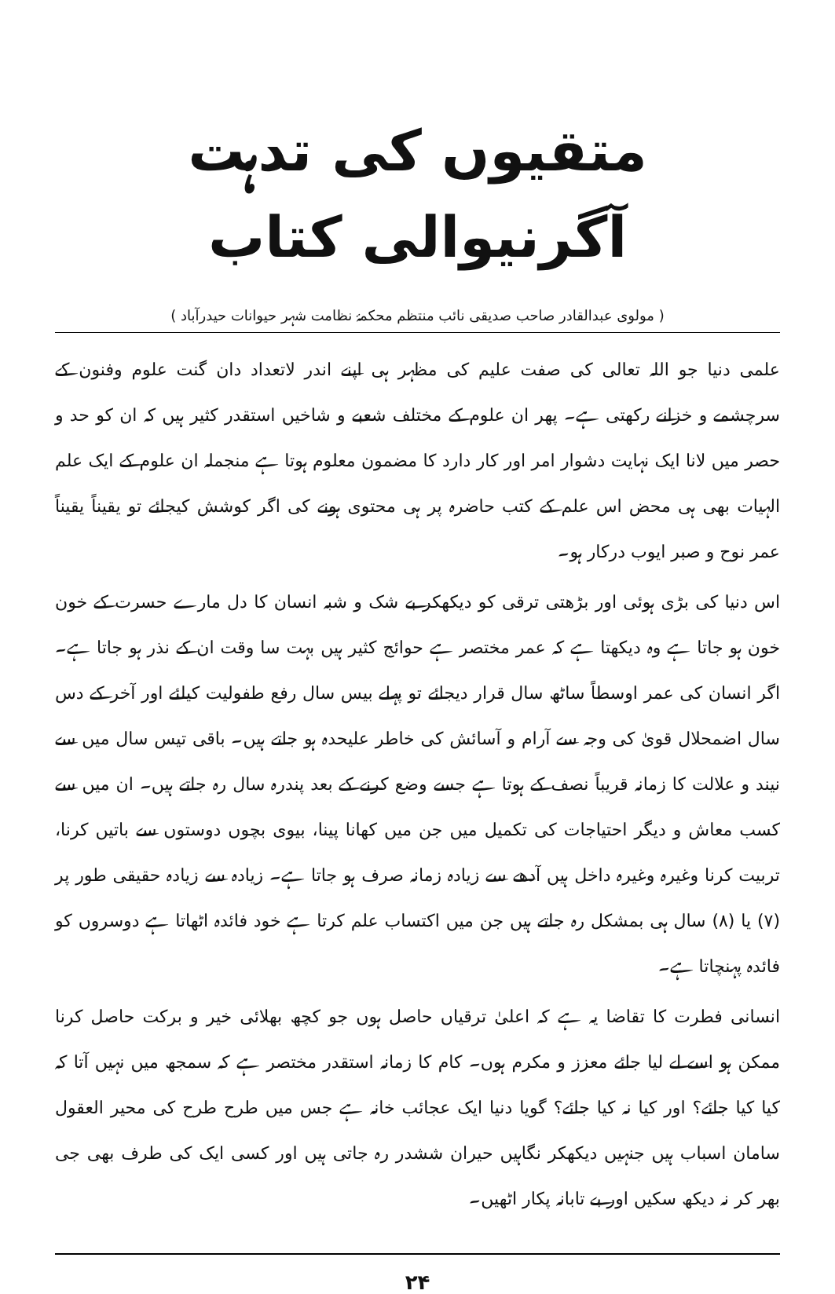متقیوں کی تدہت آگرنیوالی کتاب
( مولوی عبدالقادر صاحب صدیقی نائب منتظم محکمۂ نظامت شہر حیوانات حیدرآباد )
علمی دنیا جو اللہ تعالی کی صفت علیم کی مظہر ہی اپنے اندر لاتعداد دان گنت علوم وفنون کے سرچشمے و خزانے رکھتی ہے۔ پھر ان علوم کے مختلف شعبے و شاخیں استقدر کثیر ہیں کہ ان کو حد و حصر میں لانا ایک نہایت دشوار امر اور کار دارد کا مضمون معلوم ہوتا ہے منجملہ ان علوم کے ایک علم الہیات بھی ہی محض اس علم کے کتب حاضرہ پر ہی محتوی ہونے کی اگر کوشش کیجائے تو یقیناً یقیناً عمر نوح و صبر ایوب درکار ہو۔
اس دنیا کی بڑی ہوئی اور بڑھتی ترقی کو دیکھکر بے شک و شبہ انسان کا دل مارے حسرت کے خون خون ہو جاتا ہے وہ دیکھتا ہے کہ عمر مختصر ہے حوائج کثیر ہیں بہت سا وقت ان کے نذر ہو جاتا ہے۔ اگر انسان کی عمر اوسطاً ساٹھ سال قرار دیجائے تو پہلے بیس سال رفع طفولیت کیلئے اور آخر کے دس سال اضمحلال قویٰ کی وجہ سے آرام و آسائش کی خاطر علیحدہ ہو جاتے ہیں۔ باقی تیس سال میں سے نیند و علالت کا زمانہ قریباً نصف کے ہوتا ہے جسے وضع کرنے کے بعد پندرہ سال رہ جاتے ہیں۔ ان میں سے کسب معاش و دیگر احتیاجات کی تکمیل میں جن میں کھانا پینا، بیوی بچوں دوستوں سے باتیں کرنا، تربیت کرنا وغیرہ وغیرہ داخل ہیں آدھے سے زیادہ زمانہ صرف ہو جاتا ہے۔ زیادہ سے زیادہ حقیقی طور پر (۷) یا (۸) سال ہی بمشکل رہ جاتے ہیں جن میں اکتساب علم کرتا ہے خود فائدہ اٹھاتا ہے دوسروں کو فائدہ پہنچاتا ہے۔
انسانی فطرت کا تقاضا یہ ہے کہ اعلیٰ ترقیاں حاصل ہوں جو کچھ بھلائی خیر و برکت حاصل کرنا ممکن ہو اسے لے لیا جائے معزز و مکرم ہوں۔ کام کا زمانہ استقدر مختصر ہے کہ سمجھ میں نہیں آتا کہ کیا کیا جائے؟ اور کیا نہ کیا جائے؟ گویا دنیا ایک عجائب خانہ ہے جس میں طرح طرح کی محیر العقول سامان اسباب ہیں جنہیں دیکھکر نگاہیں حیران ششدر رہ جاتی ہیں اور کسی ایک کی طرف بھی جی بھر کر نہ دیکھ سکیں اور بے تابانہ پکار اٹھیں۔
۲۴